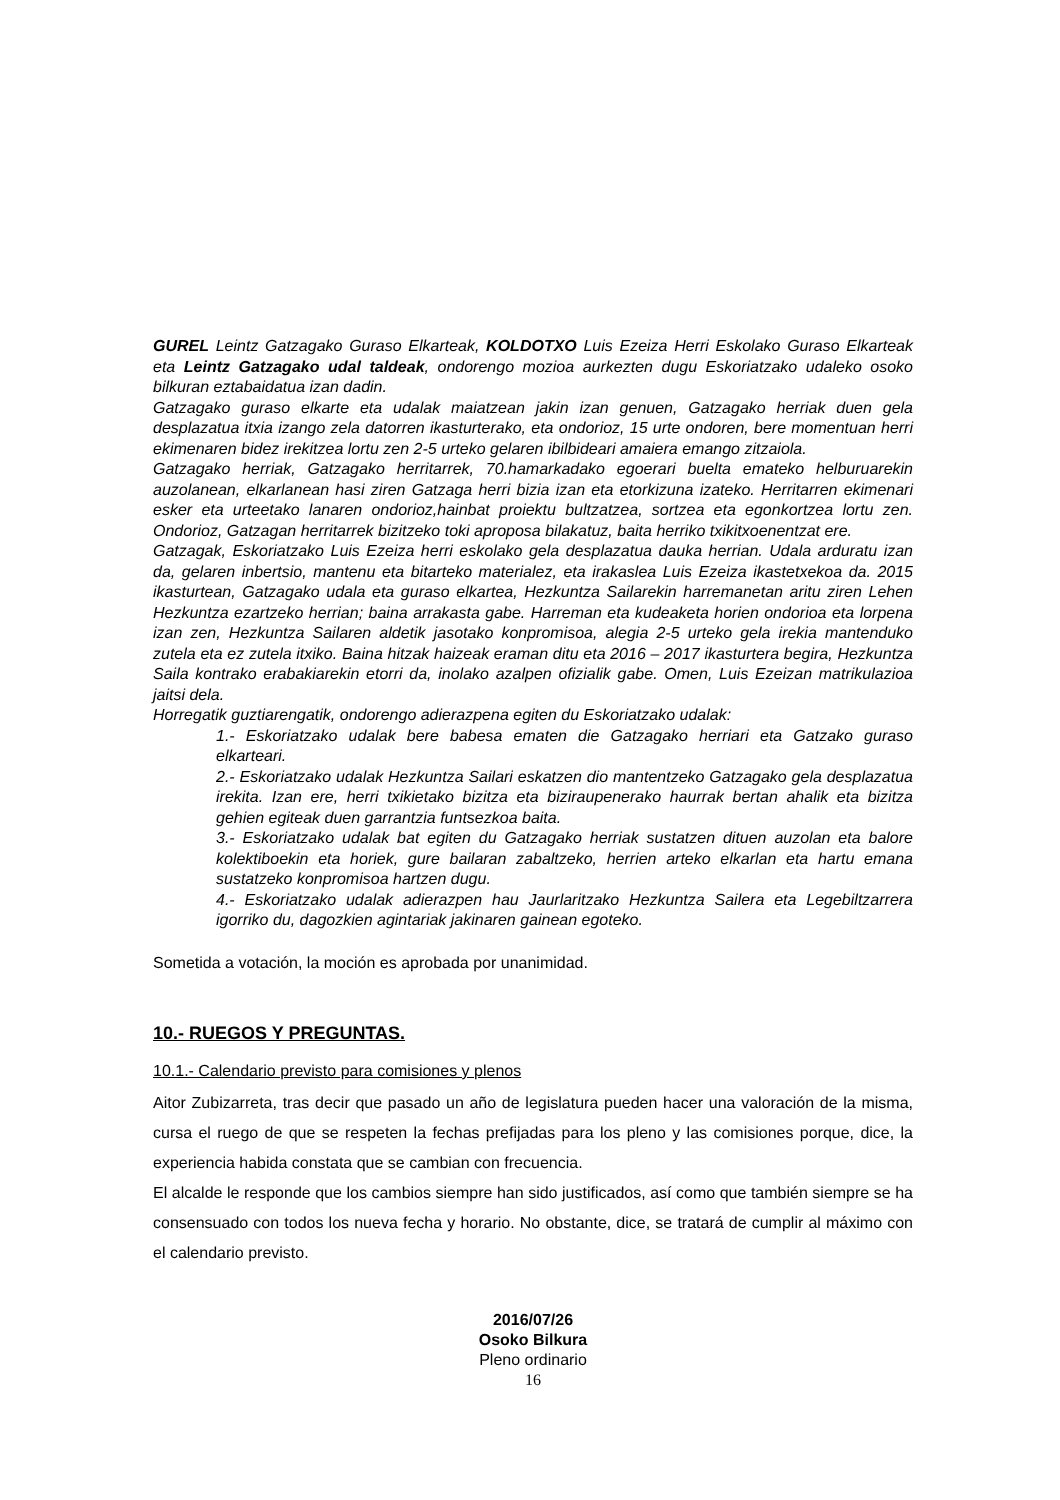GUREL Leintz Gatzagako Guraso Elkarteak, KOLDOTXO Luis Ezeiza Herri Eskolako Guraso Elkarteak eta Leintz Gatzagako udal taldeak, ondorengo mozioa aurkezten dugu Eskoriatzako udaleko osoko bilkuran eztabaidatua izan dadin.
Gatzagako guraso elkarte eta udalak maiatzean jakin izan genuen, Gatzagako herriak duen gela desplazatua itxia izango zela datorren ikasturterako, eta ondorioz, 15 urte ondoren, bere momentuan herri ekimenaren bidez irekitzea lortu zen 2-5 urteko gelaren ibilbideari amaiera emango zitzaiola.
Gatzagako herriak, Gatzagako herritarrek, 70.hamarkadako egoerari buelta emateko helburuarekin auzolanean, elkarlanean hasi ziren Gatzaga herri bizia izan eta etorkizuna izateko. Herritarren ekimenari esker eta urteetako lanaren ondorioz,hainbat proiektu bultzatzea, sortzea eta egonkortzea lortu zen. Ondorioz, Gatzagan herritarrek bizitzeko toki aproposa bilakatuz, baita herriko txikitxoenentzat ere.
Gatzagak, Eskoriatzako Luis Ezeiza herri eskolako gela desplazatua dauka herrian. Udala arduratu izan da, gelaren inbertsio, mantenu eta bitarteko materialez, eta irakaslea Luis Ezeiza ikastetxekoa da. 2015 ikasturtean, Gatzagako udala eta guraso elkartea, Hezkuntza Sailarekin harremanetan aritu ziren Lehen Hezkuntza ezartzeko herrian; baina arrakasta gabe. Harreman eta kudeaketa horien ondorioa eta lorpena izan zen, Hezkuntza Sailaren aldetik jasotako konpromisoa, alegia 2-5 urteko gela irekia mantenduko zutela eta ez zutela itxiko. Baina hitzak haizeak eraman ditu eta 2016 – 2017 ikasturtera begira, Hezkuntza Saila kontrako erabakiarekin etorri da, inolako azalpen ofizialik gabe. Omen, Luis Ezeizan matrikulazioa jaitsi dela.
Horregatik guztiarengatik, ondorengo adierazpena egiten du Eskoriatzako udalak:
1.- Eskoriatzako udalak bere babesa ematen die Gatzagako herriari eta Gatzako guraso elkarteari.
2.- Eskoriatzako udalak Hezkuntza Sailari eskatzen dio mantentzeko Gatzagako gela desplazatua irekita. Izan ere, herri txikietako bizitza eta biziraupenerako haurrak bertan ahalik eta bizitza gehien egiteak duen garrantzia funtsezkoa baita.
3.- Eskoriatzako udalak bat egiten du Gatzagako herriak sustatzen dituen auzolan eta balore kolektiboekin eta horiek, gure bailaran zabaltzeko, herrien arteko elkarlan eta hartu emana sustatzeko konpromisoa hartzen dugu.
4.- Eskoriatzako udalak adierazpen hau Jaurlaritzako Hezkuntza Sailera eta Legebiltzarrera igorriko du, dagozkien agintariak jakinaren gainean egoteko.
Sometida a votación, la moción es aprobada por unanimidad.
10.- RUEGOS Y PREGUNTAS.
10.1.- Calendario previsto para comisiones y plenos
Aitor Zubizarreta, tras decir que pasado un año de legislatura pueden hacer una valoración de la misma, cursa el ruego de que se respeten la fechas prefijadas para los pleno y las comisiones porque, dice, la experiencia habida constata que se cambian con frecuencia.
El alcalde le responde que los cambios siempre han sido justificados, así como que también siempre se ha consensuado con todos los nueva fecha y horario. No obstante, dice, se tratará de cumplir al máximo con el calendario previsto.
2016/07/26
Osoko Bilkura
Pleno ordinario
16